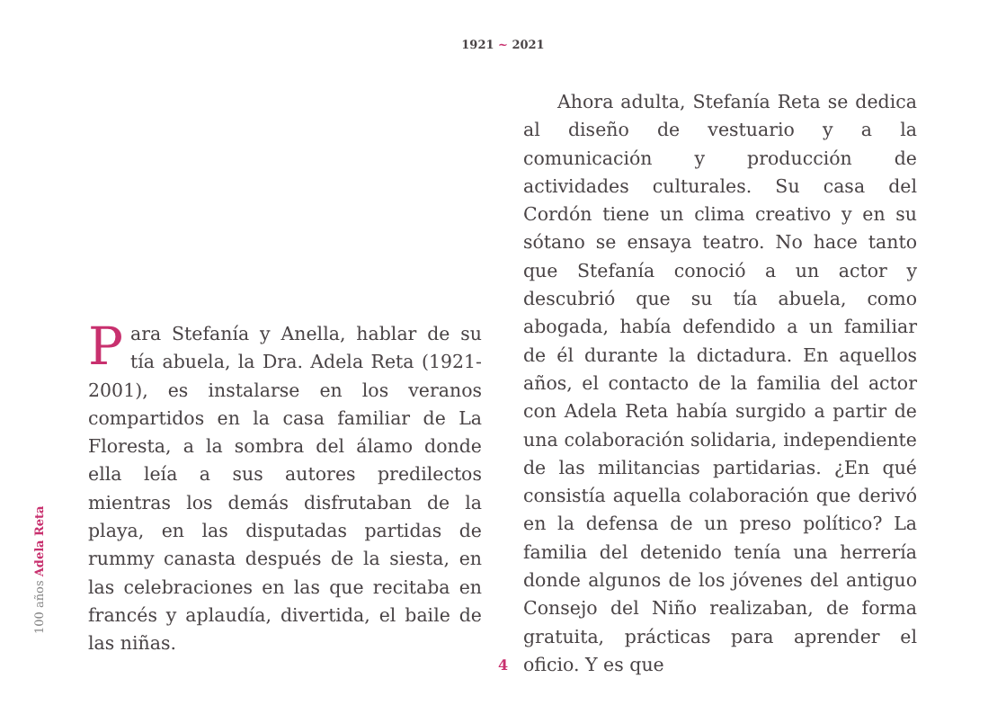1921 ~ 2021
100 años Adela Reta
Para Stefanía y Anella, hablar de su tía abuela, la Dra. Adela Reta (1921-2001), es instalarse en los veranos compartidos en la casa familiar de La Floresta, a la sombra del álamo donde ella leía a sus autores predilectos mientras los demás disfrutaban de la playa, en las disputadas partidas de rummy canasta después de la siesta, en las celebraciones en las que recitaba en francés y aplaudía, divertida, el baile de las niñas.
Ahora adulta, Stefanía Reta se dedica al diseño de vestuario y a la comunicación y producción de actividades culturales. Su casa del Cordón tiene un clima creativo y en su sótano se ensaya teatro. No hace tanto que Stefanía conoció a un actor y descubrió que su tía abuela, como abogada, había defendido a un familiar de él durante la dictadura. En aquellos años, el contacto de la familia del actor con Adela Reta había surgido a partir de una colaboración solidaria, independiente de las militancias partidarias. ¿En qué consistía aquella colaboración que derivó en la defensa de un preso político? La familia del detenido tenía una herrería donde algunos de los jóvenes del antiguo Consejo del Niño realizaban, de forma gratuita, prácticas para aprender el oficio. Y es que
4